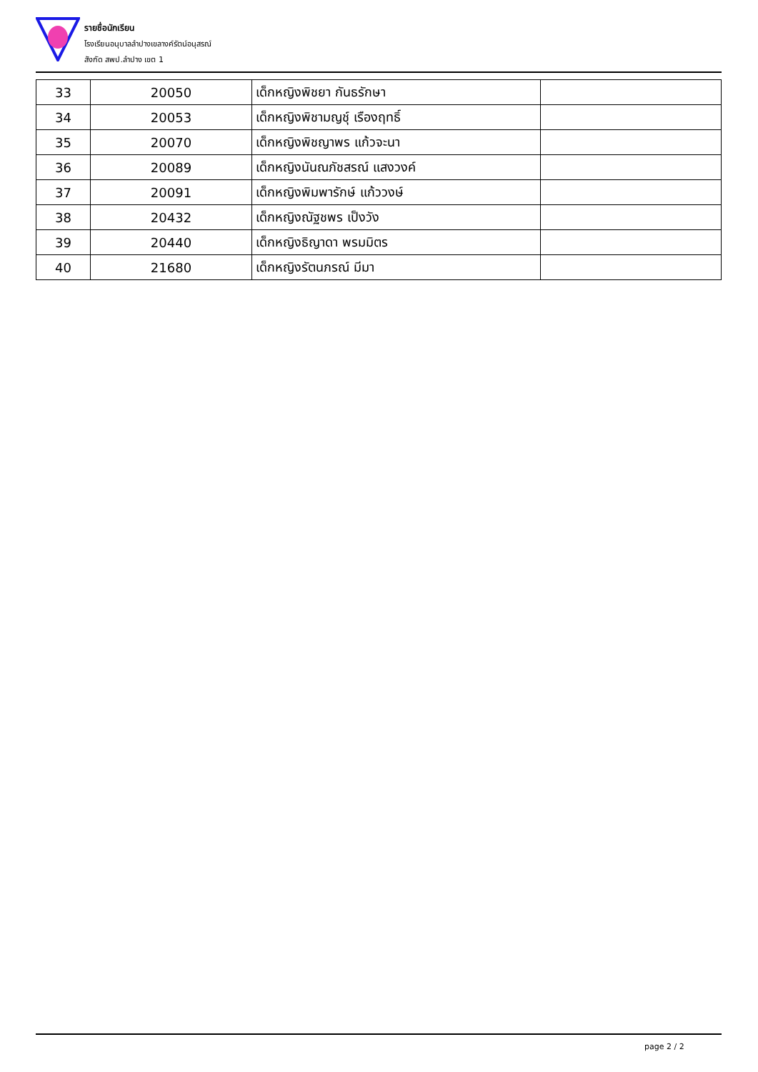รายชื่อนักเรียน
โรงเรียนอนุบาลลำปางเขลางค์รัตน์อนุสรณ์
สังกัด สพป.ลำปาง เขต 1
| 33 | 20050 | เด็กหญิงพิชยา กันธรักษา | |
| 34 | 20053 | เด็กหญิงพิชามญชุ์ เรืองฤทธิ์ | |
| 35 | 20070 | เด็กหญิงพิชญาพร แก้วจะนา | |
| 36 | 20089 | เด็กหญิงนันณภัชสรณ์ แสงวงค์ | |
| 37 | 20091 | เด็กหญิงพิมพารักษ์ แก้ววงษ์ | |
| 38 | 20432 | เด็กหญิงณัฐชพร เป็งวัง | |
| 39 | 20440 | เด็กหญิงธิญาดา พรมมิตร | |
| 40 | 21680 | เด็กหญิงรัตนภรณ์ มีมา | |
page 2 / 2